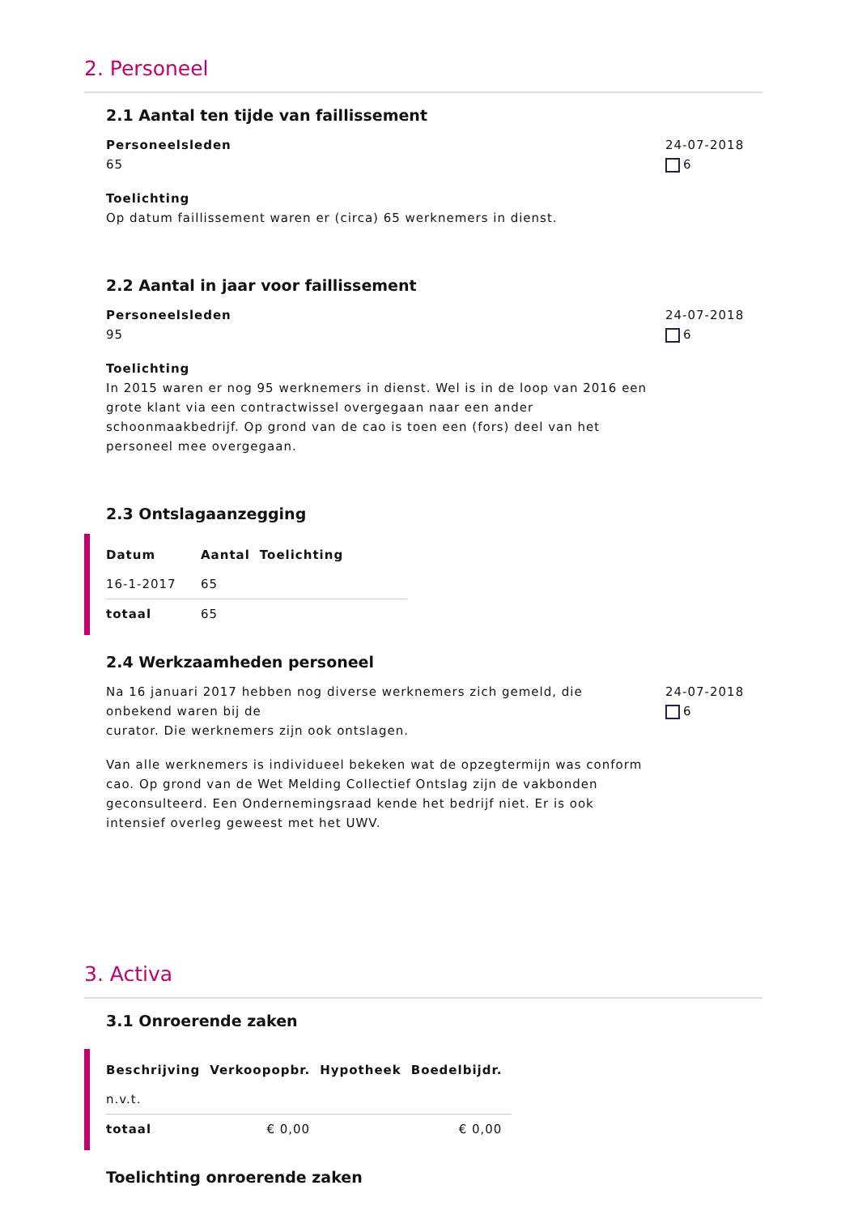2. Personeel
2.1 Aantal ten tijde van faillissement
Personeelsleden
65
Toelichting
Op datum faillissement waren er (circa) 65 werknemers in dienst.
24-07-2018
6
2.2 Aantal in jaar voor faillissement
Personeelsleden
95
Toelichting
In 2015 waren er nog 95 werknemers in dienst. Wel is in de loop van 2016 een grote klant via een contractwissel overgegaan naar een ander schoonmaakbedrijf. Op grond van de cao is toen een (fors) deel van het personeel mee overgegaan.
24-07-2018
6
2.3 Ontslagaanzegging
| Datum | Aantal | Toelichting |
| --- | --- | --- |
| 16-1-2017 | 65 | |
| totaal | 65 | |
2.4 Werkzaamheden personeel
Na 16 januari 2017 hebben nog diverse werknemers zich gemeld, die onbekend waren bij de
curator. Die werknemers zijn ook ontslagen.
Van alle werknemers is individueel bekeken wat de opzegtermijn was conform cao. Op grond van de Wet Melding Collectief Ontslag zijn de vakbonden geconsulteerd. Een Ondernemingsraad kende het bedrijf niet. Er is ook intensief overleg geweest met het UWV.
24-07-2018
6
3. Activa
3.1 Onroerende zaken
| Beschrijving | Verkoopopbr. | Hypotheek | Boedelbijdr. |
| --- | --- | --- | --- |
| n.v.t. | | | |
| totaal | € 0,00 | | € 0,00 |
Toelichting onroerende zaken